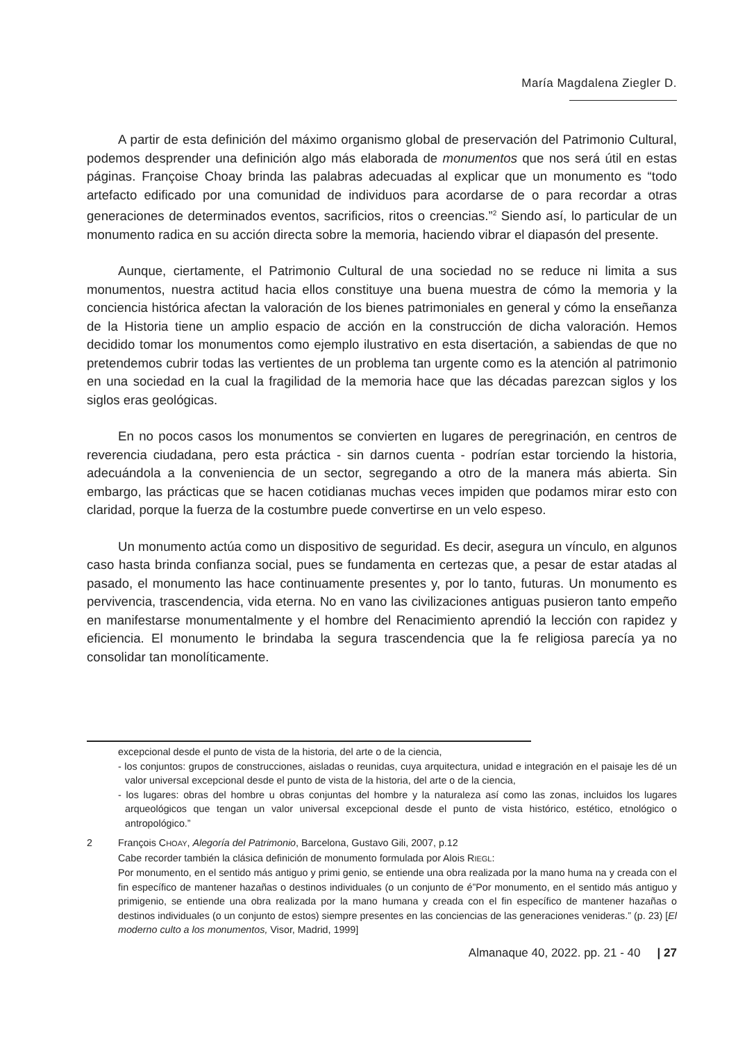María Magdalena Ziegler D.
A partir de esta definición del máximo organismo global de preservación del Patrimonio Cultural, podemos desprender una definición algo más elaborada de monumentos que nos será útil en estas páginas. Françoise Choay brinda las palabras adecuadas al explicar que un monumento es “todo artefacto edificado por una comunidad de individuos para acordarse de o para recordar a otras generaciones de determinados eventos, sacrificios, ritos o creencias.”<sup>2</sup> Siendo así, lo particular de un monumento radica en su acción directa sobre la memoria, haciendo vibrar el diapasón del presente.
Aunque, ciertamente, el Patrimonio Cultural de una sociedad no se reduce ni limita a sus monumentos, nuestra actitud hacia ellos constituye una buena muestra de cómo la memoria y la conciencia histórica afectan la valoración de los bienes patrimoniales en general y cómo la enseñanza de la Historia tiene un amplio espacio de acción en la construcción de dicha valoración. Hemos decidido tomar los monumentos como ejemplo ilustrativo en esta disertación, a sabiendas de que no pretendemos cubrir todas las vertientes de un problema tan urgente como es la atención al patrimonio en una sociedad en la cual la fragilidad de la memoria hace que las décadas parezcan siglos y los siglos eras geológicas.
En no pocos casos los monumentos se convierten en lugares de peregrinación, en centros de reverencia ciudadana, pero esta práctica - sin darnos cuenta - podrían estar torciendo la historia, adecuándola a la conveniencia de un sector, segregando a otro de la manera más abierta. Sin embargo, las prácticas que se hacen cotidianas muchas veces impiden que podamos mirar esto con claridad, porque la fuerza de la costumbre puede convertirse en un velo espeso.
Un monumento actúa como un dispositivo de seguridad. Es decir, asegura un vínculo, en algunos caso hasta brinda confianza social, pues se fundamenta en certezas que, a pesar de estar atadas al pasado, el monumento las hace continuamente presentes y, por lo tanto, futuras. Un monumento es pervivencia, trascendencia, vida eterna. No en vano las civilizaciones antiguas pusieron tanto empeño en manifestarse monumentalmente y el hombre del Renacimiento aprendió la lección con rapidez y eficiencia. El monumento le brindaba la segura trascendencia que la fe religiosa parecía ya no consolidar tan monolíticamente.
excepcional desde el punto de vista de la historia, del arte o de la ciencia,
- los conjuntos: grupos de construcciones, aisladas o reunidas, cuya arquitectura, unidad e integración en el paisaje les dé un valor universal excepcional desde el punto de vista de la historia, del arte o de la ciencia,
- los lugares: obras del hombre u obras conjuntas del hombre y la naturaleza así como las zonas, incluidos los lugares arqueológicos que tengan un valor universal excepcional desde el punto de vista histórico, estético, etnológico o antropológico.”
2 François CHOAY, Alegoría del Patrimonio, Barcelona, Gustavo Gili, 2007, p.12
Cabe recorder también la clásica definición de monumento formulada por Alois RIEGL:
Por monumento, en el sentido más antiguo y primi genio, se entiende una obra realizada por la mano huma na y creada con el fin específico de mantener hazañas o destinos individuales (o un conjunto de é”Por monumento, en el sentido más antiguo y primigenio, se entiende una obra realizada por la mano humana y creada con el fin específico de mantener hazañas o destinos individuales (o un conjunto de estos) siempre presentes en las conciencias de las generaciones venideras.” (p. 23) [El moderno culto a los monumentos, Visor, Madrid, 1999]
Almanaque 40, 2022. pp. 21 - 40 | 27